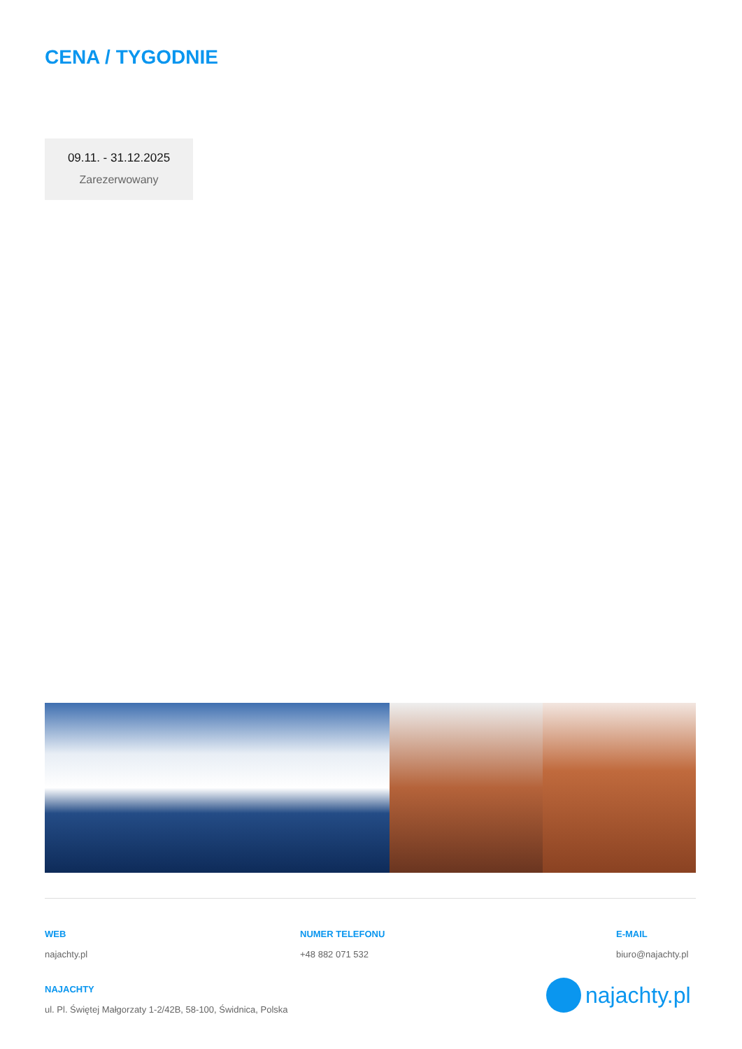CENA / TYGODNIE
09.11. - 31.12.2025
Zarezerwowany
WEB
najachty.pl
NUMER TELEFONU
+48 882 071 532
E-MAIL
biuro@najachty.pl
NAJACHTY
ul. Pl. Świętej Małgorzaty 1-2/42B, 58-100, Świdnica, Polska
najachty.pl